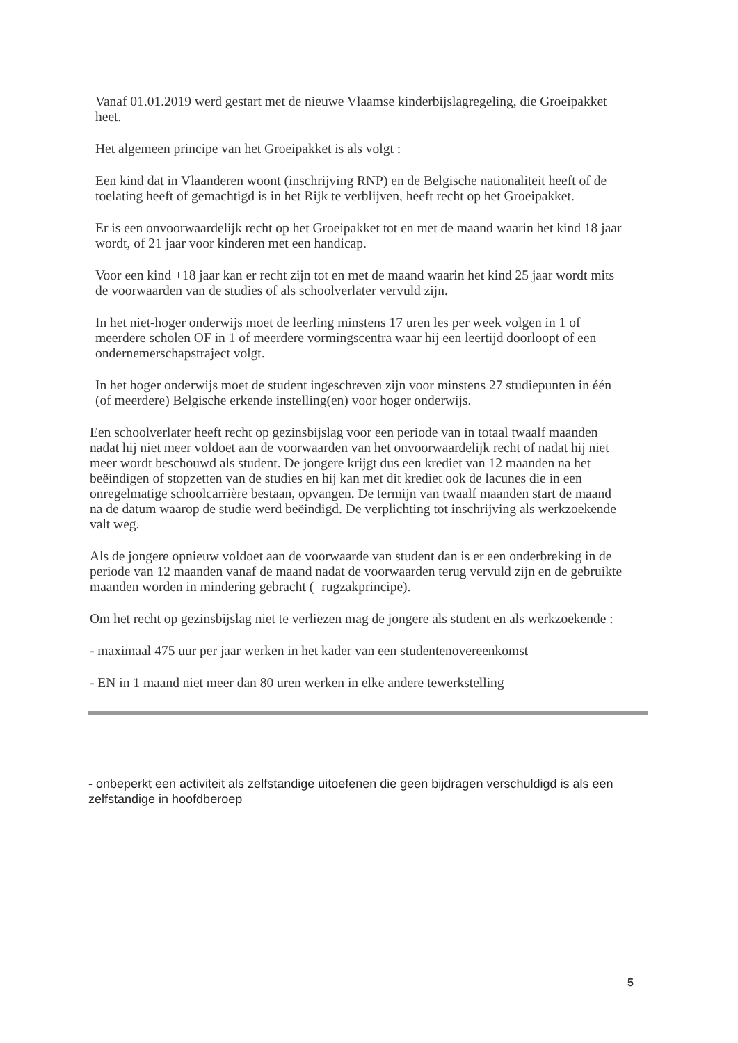Vanaf 01.01.2019 werd gestart met de nieuwe Vlaamse kinderbijslagregeling, die Groeipakket heet.
Het algemeen principe van het Groeipakket is als volgt :
Een kind dat in Vlaanderen woont (inschrijving RNP) en de Belgische nationaliteit heeft of de toelating heeft of gemachtigd is in het Rijk te verblijven, heeft recht op het Groeipakket.
Er is een onvoorwaardelijk recht op het Groeipakket tot en met de maand waarin het kind 18 jaar wordt, of 21 jaar voor kinderen met een handicap.
Voor een kind +18 jaar kan er recht zijn tot en met de maand waarin het kind 25 jaar wordt mits de voorwaarden van de studies of als schoolverlater vervuld zijn.
In het niet-hoger onderwijs moet de leerling minstens 17 uren les per week volgen in 1 of meerdere scholen OF in 1 of meerdere vormingscentra waar hij een leertijd doorloopt of een ondernemerschapstraject volgt.
In het hoger onderwijs moet de student ingeschreven zijn voor minstens 27 studiepunten in één (of meerdere) Belgische erkende instelling(en) voor hoger onderwijs.
Een schoolverlater heeft recht op gezinsbijslag voor een periode van in totaal twaalf maanden nadat hij niet meer voldoet aan de voorwaarden van het onvoorwaardelijk recht of nadat hij niet meer wordt beschouwd als student. De jongere krijgt dus een krediet van 12 maanden na het beëindigen of stopzetten van de studies en hij kan met dit krediet ook de lacunes die in een onregelmatige schoolcarrière bestaan, opvangen. De termijn van twaalf maanden start de maand na de datum waarop de studie werd beëindigd. De verplichting tot inschrijving als werkzoekende valt weg.
Als de jongere opnieuw voldoet aan de voorwaarde van student dan is er een onderbreking in de periode van 12 maanden vanaf de maand nadat de voorwaarden terug vervuld zijn en de gebruikte maanden worden in mindering gebracht (=rugzakprincipe).
Om het recht op gezinsbijslag niet te verliezen mag de jongere als student en als werkzoekende :
- maximaal 475 uur per jaar werken in het kader van een studentenovereenkomst
- EN in 1 maand niet meer dan 80 uren werken in elke andere tewerkstelling
- onbeperkt een activiteit als zelfstandige uitoefenen die geen bijdragen verschuldigd is als een zelfstandige in hoofdberoep
5